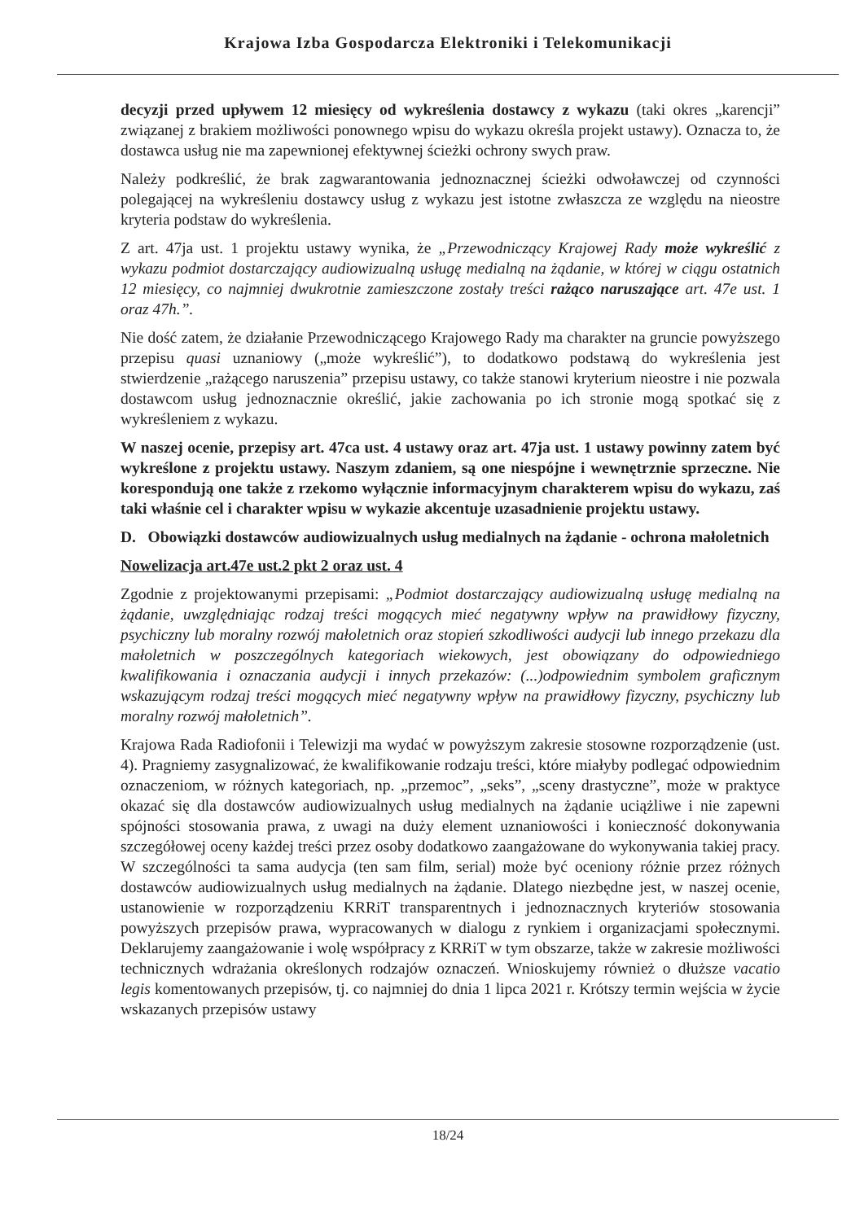Krajowa Izba Gospodarcza Elektroniki i Telekomunikacji
decyzji przed upływem 12 miesięcy od wykreślenia dostawcy z wykazu (taki okres „karencji” związanej z brakiem możliwości ponownego wpisu do wykazu określa projekt ustawy). Oznacza to, że dostawca usług nie ma zapewnionej efektywnej ścieżki ochrony swych praw.
Należy podkreślić, że brak zagwarantowania jednoznacznej ścieżki odwoławczej od czynności polegającej na wykreśleniu dostawcy usług z wykazu jest istotne zwłaszcza ze względu na nieostre kryteria podstaw do wykreślenia.
Z art. 47ja ust. 1 projektu ustawy wynika, że „Przewodniczący Krajowej Rady może wykreślić z wykazu podmiot dostarczający audiowizualną usługę medialną na żądanie, w której w ciągu ostatnich 12 miesięcy, co najmniej dwukrotnie zamieszczone zostały treści rażąco naruszające art. 47e ust. 1 oraz 47h.”.
Nie dość zatem, że działanie Przewodniczącego Krajowego Rady ma charakter na gruncie powyższego przepisu quasi uznaniowy („może wykreślić”), to dodatkowo podstawą do wykreślenia jest stwierdzenie „rażącego naruszenia” przepisu ustawy, co także stanowi kryterium nieostre i nie pozwala dostawcom usług jednoznacznie określić, jakie zachowania po ich stronie mogą spotkać się z wykreśleniem z wykazu.
W naszej ocenie, przepisy art. 47ca ust. 4 ustawy oraz art. 47ja ust. 1 ustawy powinny zatem być wykreślone z projektu ustawy. Naszym zdaniem, są one niespójne i wewnętrznie sprzeczne. Nie korespondują one także z rzekomo wyłącznie informacyjnym charakterem wpisu do wykazu, zaś taki właśnie cel i charakter wpisu w wykazie akcentuje uzasadnienie projektu ustawy.
D. Obowiązki dostawców audiowizualnych usług medialnych na żądanie - ochrona małoletnich
Nowelizacja art.47e ust.2 pkt 2 oraz ust. 4
Zgodnie z projektowanymi przepisami: „Podmiot dostarczający audiowizualną usługę medialną na żądanie, uwzględniając rodzaj treści mogących mieć negatywny wpływ na prawidłowy fizyczny, psychiczny lub moralny rozwój małoletnich oraz stopień szkodliwości audycji lub innego przekazu dla małoletnich w poszczególnych kategoriach wiekowych, jest obowiązany do odpowiedniego kwalifikowania i oznaczania audycji i innych przekazów: (...)odpowiednim symbolem graficznym wskazującym rodzaj treści mogących mieć negatywny wpływ na prawidłowy fizyczny, psychiczny lub moralny rozwój małoletnich”.
Krajowa Rada Radiofonii i Telewizji ma wydać w powyższym zakresie stosowne rozporządzenie (ust. 4). Pragniemy zasygnalizować, że kwalifikowanie rodzaju treści, które miałyby podlegać odpowiednim oznaczeniom, w różnych kategoriach, np. „przemoc”, „seks”, „sceny drastyczne”, może w praktyce okazać się dla dostawców audiowizualnych usług medialnych na żądanie uciążliwe i nie zapewni spójności stosowania prawa, z uwagi na duży element uznaniowości i konieczność dokonywania szczegółowej oceny każdej treści przez osoby dodatkowo zaangażowane do wykonywania takiej pracy. W szczególności ta sama audycja (ten sam film, serial) może być oceniony różnie przez różnych dostawców audiowizualnych usług medialnych na żądanie. Dlatego niezbędne jest, w naszej ocenie, ustanowienie w rozporządzeniu KRRiT transparentnych i jednoznacznych kryteriów stosowania powyższych przepisów prawa, wypracowanych w dialogu z rynkiem i organizacjami społecznymi. Deklarujemy zaangażowanie i wolę współpracy z KRRiT w tym obszarze, także w zakresie możliwości technicznych wdrażania określonych rodzajów oznaczeń. Wnioskujemy również o dłuższe vacatio legis komentowanych przepisów, tj. co najmniej do dnia 1 lipca 2021 r. Krótszy termin wejścia w życie wskazanych przepisów ustawy
18/24